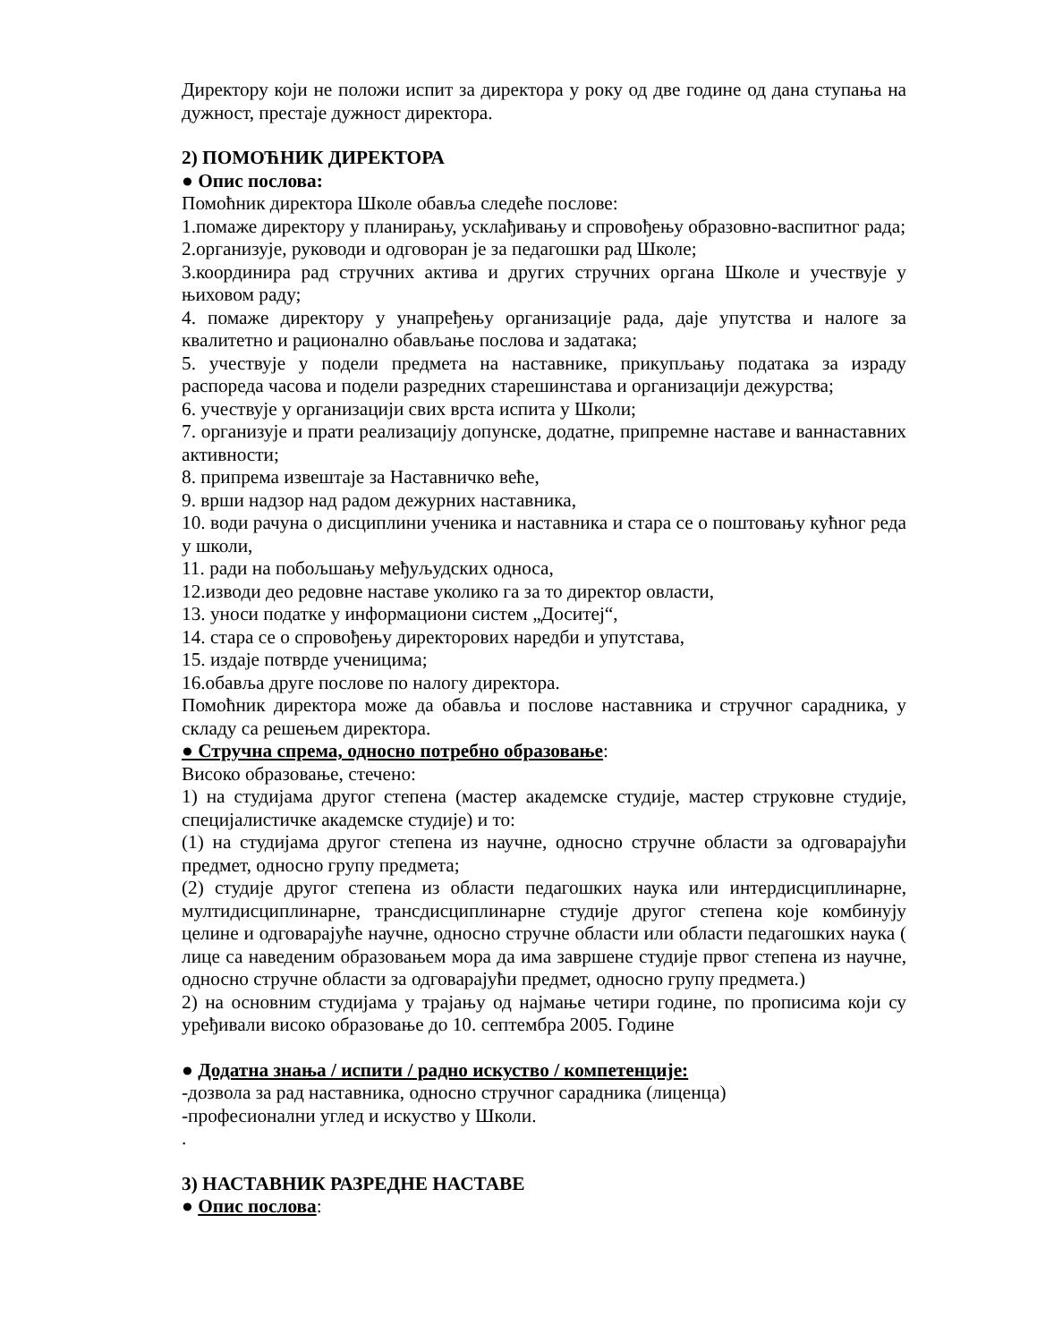Директору који не положи испит за директора у року од две године од дана ступања на дужност, престаје дужност директора.
2) ПОМОЋНИК ДИРЕКТОРА
● Опис послова:
Помоћник директора Школе обавља следеће послове:
1.помаже директору у планирању, усклађивању и спровођењу образовно-васпитног рада;
2.организује, руководи и одговоран је за педагошки рад Школе;
3.координира рад стручних актива и других стручних органа Школе и учествује у њиховом раду;
4. помаже директору у унапређењу организације рада, даје упутства и налоге за квалитетно и рационално обављање послова и задатака;
5. учествује у подели предмета на наставнике, прикупљању података за израду распореда часова и подели разредних старешинстава и организацији дежурства;
6. учествује у организацији свих врста испита у Школи;
7. организује и прати реализацију допунске, додатне, припремне наставе и ваннаставних активности;
8. припрема извештаје за Наставничко веће,
9. врши надзор над радом дежурних наставника,
10. води рачуна о дисциплини ученика и наставника и стара се о поштовању кућног реда у школи,
11. ради на побољшању међуљудских односа,
12.изводи део редовне наставе уколико га за то директор овласти,
13. уноси податке у информациони систем „Доситеј“,
14. стара се о спровођењу директорових наредби и упутстава,
15. издаје потврде ученицима;
16.обавља друге послове по налогу директора.
Помоћник директора може да обавља и послове наставника и стручног сарадника, у складу са решењем директора.
● Стручна спрема, односно потребно образовање:
Високо образовање, стечено:
1) на студијама другог степена (мастер академске студије, мастер струковне студије, специјалистичке академске студије) и то:
(1) на студијама другог степена из научне, односно стручне области за одговарајући предмет, односно групу предмета;
(2) студије другог степена из области педагошких наука или интердисциплинарне, мултидисциплинарне, трансдисциплинарне студије другог степена које комбинују целине и одговарајуће научне, односно стручне области или области педагошких наука ( лице са наведеним образовањем мора да има завршене студије првог степена из научне, односно стручне области за одговарајући предмет, односно групу предмета.)
2) на основним студијама у трајању од најмање четири године, по прописима који су уређивали високо образовање до 10. септембра 2005. Године
● Додатна знања / испити / радно искуство / компетенције:
-дозвола за рад наставника, односно стручног сарадника (лиценца)
-професионални углед и искуство у Школи.
.
3) НАСТАВНИК РАЗРЕДНЕ НАСТАВЕ
● Опис послова: